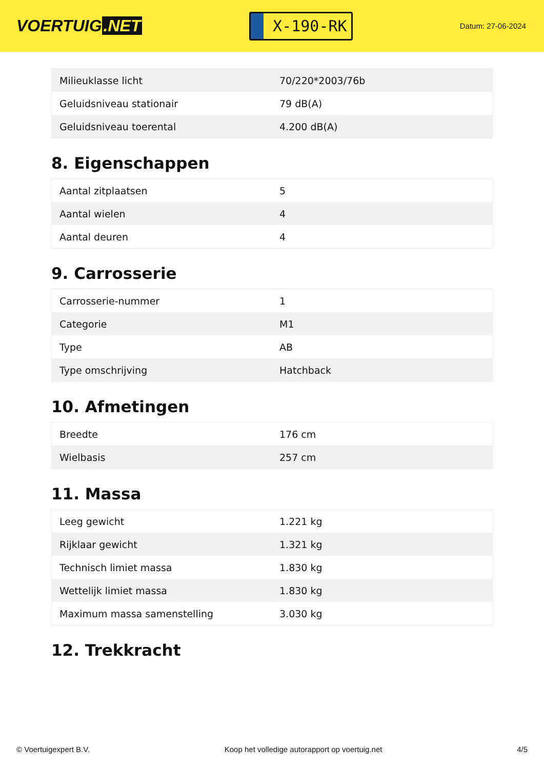VOERTUIG.NET
X-190-RK
Datum: 27-06-2024
| Milieuklasse licht | 70/220*2003/76b |
| Geluidsniveau stationair | 79 dB(A) |
| Geluidsniveau toerental | 4.200 dB(A) |
8. Eigenschappen
| Aantal zitplaatsen | 5 |
| Aantal wielen | 4 |
| Aantal deuren | 4 |
9. Carrosserie
| Carrosserie-nummer | 1 |
| Categorie | M1 |
| Type | AB |
| Type omschrijving | Hatchback |
10. Afmetingen
| Breedte | 176 cm |
| Wielbasis | 257 cm |
11. Massa
| Leeg gewicht | 1.221 kg |
| Rijklaar gewicht | 1.321 kg |
| Technisch limiet massa | 1.830 kg |
| Wettelijk limiet massa | 1.830 kg |
| Maximum massa samenstelling | 3.030 kg |
12. Trekkracht
© Voertuigexpert B.V. Koop het volledige autorapport op voertuig.net 4/5